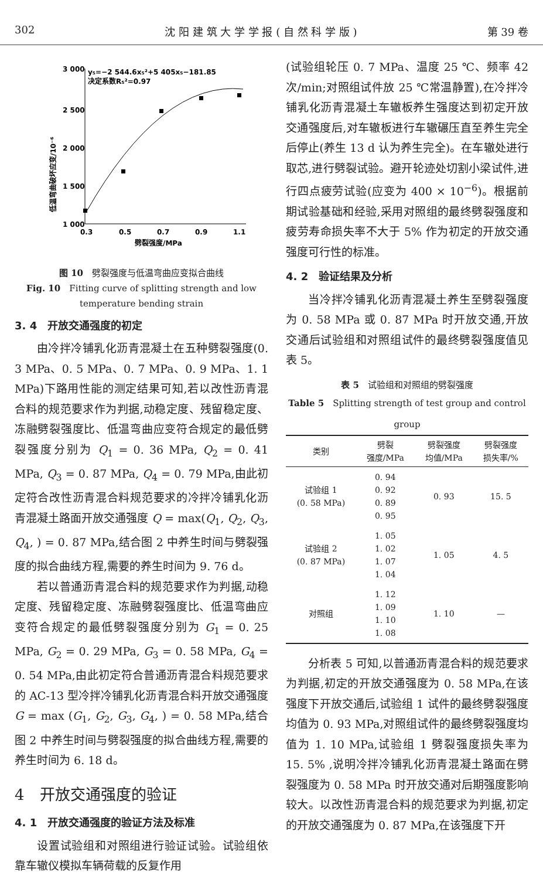302 沈 阳 建 筑 大 学 学 报 ( 自 然 科 学 版 ) 第 39 卷
低温弯曲破坏应变/10⁻⁶
3 000
2 500
2 000
1 500
1 000
0.3
0.5
0.7
0.9
1.1
劈裂强度/MPa
y₅=−2 544.6x₅²+5 405x₅−181.85
决定系数R₅²=0.97
图 10　劈裂强度与低温弯曲应变拟合曲线
Fig. 10　Fitting curve of splitting strength and low temperature bending strain
3. 4　开放交通强度的初定
由冷拌冷铺乳化沥青混凝土在五种劈裂强度(0. 3 MPa、0. 5 MPa、0. 7 MPa、0. 9 MPa、1. 1 MPa)下路用性能的测定结果可知,若以改性沥青混合料的规范要求作为判据,动稳定度、残留稳定度、冻融劈裂强度比、低温弯曲应变符合规定的最低劈裂强度分别为 Q<sub>1</sub> = 0. 36 MPa, Q<sub>2</sub> = 0. 41 MPa, Q<sub>3</sub> = 0. 87 MPa, Q<sub>4</sub> = 0. 79 MPa,由此初定符合改性沥青混合料规范要求的冷拌冷铺乳化沥青混凝土路面开放交通强度 Q = max(Q<sub>1</sub>, Q<sub>2</sub>, Q<sub>3</sub>, Q<sub>4</sub>, ) = 0. 87 MPa,结合图 2 中养生时间与劈裂强度的拟合曲线方程,需要的养生时间为 9. 76 d。
若以普通沥青混合料的规范要求作为判据,动稳定度、残留稳定度、冻融劈裂强度比、低温弯曲应变符合规定的最低劈裂强度分别为 G<sub>1</sub> = 0. 25 MPa, G<sub>2</sub> = 0. 29 MPa, G<sub>3</sub> = 0. 58 MPa, G<sub>4</sub> = 0. 54 MPa,由此初定符合普通沥青混合料规范要求的 AC-13 型冷拌冷铺乳化沥青混合料开放交通强度 G = max (G<sub>1</sub>, G<sub>2</sub>, G<sub>3</sub>, G<sub>4</sub>, ) = 0. 58 MPa,结合图 2 中养生时间与劈裂强度的拟合曲线方程,需要的养生时间为 6. 18 d。
4　开放交通强度的验证
4. 1　开放交通强度的验证方法及标准
设置试验组和对照组进行验证试验。试验组依靠车辙仪模拟车辆荷载的反复作用
(试验组轮压 0. 7 MPa、温度 25 ℃、频率 42 次/min;对照组试件放 25 ℃常温静置),在冷拌冷铺乳化沥青混凝土车辙板养生强度达到初定开放交通强度后,对车辙板进行车辙碾压直至养生完全后停止(养生 13 d 认为养生完全)。在车辙处进行取芯,进行劈裂试验。避开轮迹处切割小梁试件,进行四点疲劳试验(应变为 400 × 10<sup>−6</sup>)。根据前期试验基础和经验,采用对照组的最终劈裂强度和疲劳寿命损失率不大于 5% 作为初定的开放交通强度可行性的标准。
4. 2　验证结果及分析
当冷拌冷铺乳化沥青混凝土养生至劈裂强度为 0. 58 MPa 或 0. 87 MPa 时开放交通,开放交通后试验组和对照组试件的最终劈裂强度值见表 5。
表 5　试验组和对照组的劈裂强度
Table 5　Splitting strength of test group and control group
| 类别 | 劈裂 强度/MPa | 劈裂强度 均值/MPa | 劈裂强度 损失率/% |
| --- | --- | --- | --- |
| 试验组 1 (0. 58 MPa) | 0. 94 0. 92 0. 89 0. 95 | 0. 93 | 15. 5 |
| 试验组 2 (0. 87 MPa) | 1. 05 1. 02 1. 07 1. 04 | 1. 05 | 4. 5 |
| 对照组 | 1. 12 1. 09 1. 10 1. 08 | 1. 10 | — |
分析表 5 可知,以普通沥青混合料的规范要求为判据,初定的开放交通强度为 0. 58 MPa,在该强度下开放交通后,试验组 1 试件的最终劈裂强度均值为 0. 93 MPa,对照组试件的最终劈裂强度均值为 1. 10 MPa,试验组 1 劈裂强度损失率为 15. 5% ,说明冷拌冷铺乳化沥青混凝土路面在劈裂强度为 0. 58 MPa 时开放交通对后期强度影响较大。以改性沥青混合料的规范要求为判据,初定的开放交通强度为 0. 87 MPa,在该强度下开